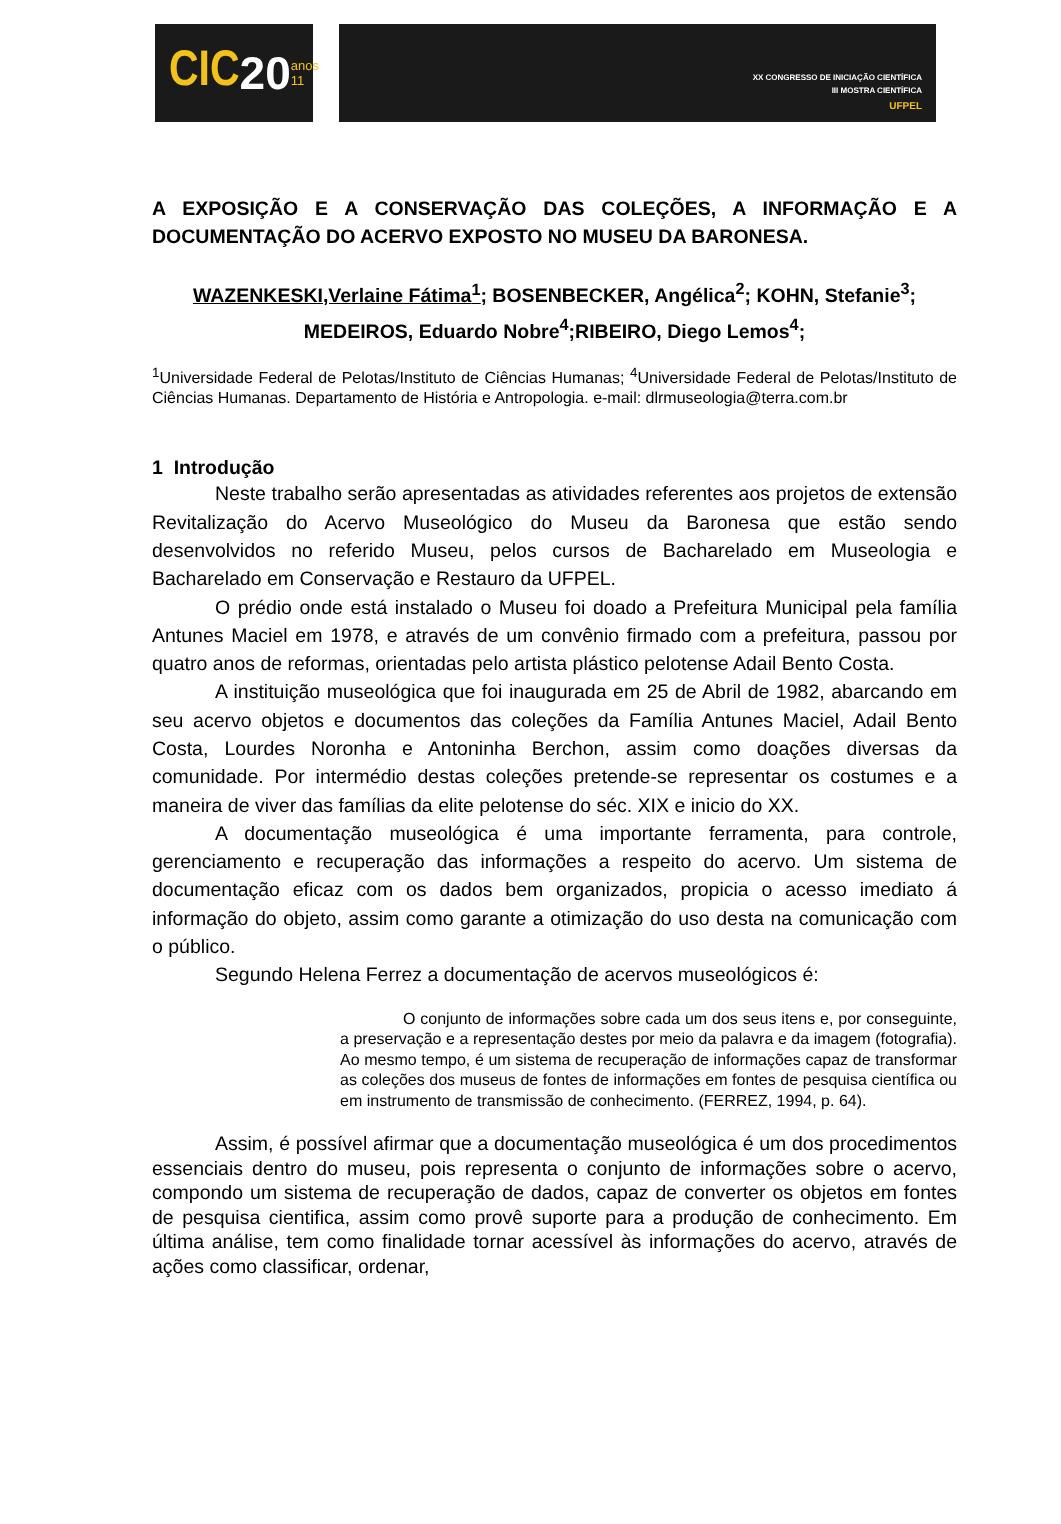CIC 20 anos
11
XX CONGRESSO DE INICIAÇÃO CIENTÍFICA
III MOSTRA CIENTÍFICA
UFPEL
A EXPOSIÇÃO E A CONSERVAÇÃO DAS COLEÇÕES, A INFORMAÇÃO E A DOCUMENTAÇÃO DO ACERVO EXPOSTO NO MUSEU DA BARONESA.
WAZENKESKI,Verlaine Fátima<sup>1</sup>; BOSENBECKER, Angélica<sup>2</sup>; KOHN, Stefanie<sup>3</sup>; MEDEIROS, Eduardo Nobre<sup>4</sup>;RIBEIRO, Diego Lemos<sup>4</sup>;
<sup>1</sup> Universidade Federal de Pelotas/Instituto de Ciências Humanas; <sup>4</sup>Universidade Federal de Pelotas/Instituto de Ciências Humanas. Departamento de História e Antropologia. e-mail: dlrmuseologia@terra.com.br
1 Introdução
Neste trabalho serão apresentadas as atividades referentes aos projetos de extensão Revitalização do Acervo Museológico do Museu da Baronesa que estão sendo desenvolvidos no referido Museu, pelos cursos de Bacharelado em Museologia e Bacharelado em Conservação e Restauro da UFPEL.
O prédio onde está instalado o Museu foi doado a Prefeitura Municipal pela família Antunes Maciel em 1978, e através de um convênio firmado com a prefeitura, passou por quatro anos de reformas, orientadas pelo artista plástico pelotense Adail Bento Costa.
A instituição museológica que foi inaugurada em 25 de Abril de 1982, abarcando em seu acervo objetos e documentos das coleções da Família Antunes Maciel, Adail Bento Costa, Lourdes Noronha e Antoninha Berchon, assim como doações diversas da comunidade. Por intermédio destas coleções pretende-se representar os costumes e a maneira de viver das famílias da elite pelotense do séc. XIX e inicio do XX.
A documentação museológica é uma importante ferramenta, para controle, gerenciamento e recuperação das informações a respeito do acervo. Um sistema de documentação eficaz com os dados bem organizados, propicia o acesso imediato á informação do objeto, assim como garante a otimização do uso desta na comunicação com o público.
Segundo Helena Ferrez a documentação de acervos museológicos é:
O conjunto de informações sobre cada um dos seus itens e, por conseguinte, a preservação e a representação destes por meio da palavra e da imagem (fotografia). Ao mesmo tempo, é um sistema de recuperação de informações capaz de transformar as coleções dos museus de fontes de informações em fontes de pesquisa científica ou em instrumento de transmissão de conhecimento. (FERREZ, 1994, p. 64).
Assim, é possível afirmar que a documentação museológica é um dos procedimentos essenciais dentro do museu, pois representa o conjunto de informações sobre o acervo, compondo um sistema de recuperação de dados, capaz de converter os objetos em fontes de pesquisa cientifica, assim como provê suporte para a produção de conhecimento. Em última análise, tem como finalidade tornar acessível às informações do acervo, através de ações como classificar, ordenar,